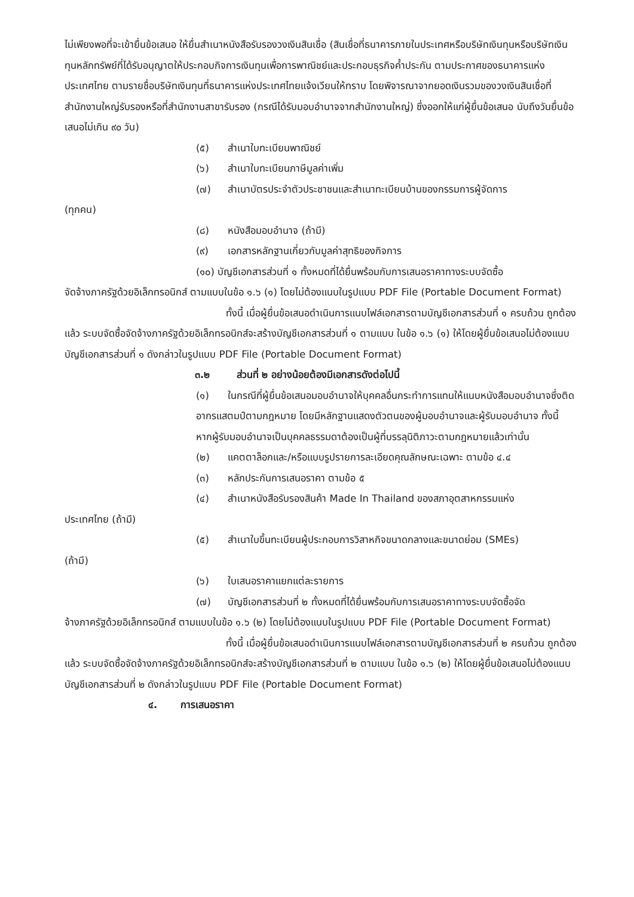ไม่เพียงพอที่จะเข้ายื่นข้อเสนอ ให้ยื่นสำเนาหนังสือรับรองวงเงินสินเชื่อ (สินเชื่อที่ธนาคารภายในประเทศหรือบริษัทเงินทุนหรือบริษัทเงินทุนหลักทรัพย์ที่ได้รับอนุญาตให้ประกอบกิจการเงินทุนเพื่อการพาณิชย์และประกอบธุรกิจค้ำประกัน ตามประกาศของธนาคารแห่งประเทศไทย ตามรายชื่อบริษัทเงินทุนที่ธนาคารแห่งประเทศไทยแจ้งเวียนให้ทราบ โดยพิจารณาจากยอดเงินรวมของวงเงินสินเชื่อที่สำนักงานใหญ่รับรองหรือที่สำนักงานสาขารับรอง (กรณีได้รับมอบอำนาจจากสำนักงานใหญ่) ซึ่งออกให้แก่ผู้ยื่นข้อเสนอ นับถึงวันยื่นข้อเสนอไม่เกิน ๙๐ วัน)
(๕) สำเนาใบทะเบียนพาณิชย์
(๖) สำเนาใบทะเบียนภาษีมูลค่าเพิ่ม
(๗) สำเนาบัตรประจำตัวประชาชนและสำเนาทะเบียนบ้านของกรรมการผู้จัดการ
(ทุกคน)
(๘) หนังสือมอบอำนาจ (ถ้ามี)
(๙) เอกสารหลักฐานเกี่ยวกับมูลค่าสุทธิของกิจการ
(๑๐) บัญชีเอกสารส่วนที่ ๑ ทั้งหมดที่ได้ยื่นพร้อมกับการเสนอราคาทางระบบจัดซื้อ
จัดจ้างภาครัฐด้วยอิเล็กทรอนิกส์ ตามแบบในข้อ ๑.๖ (๑) โดยไม่ต้องแนบในรูปแบบ PDF File (Portable Document Format)
ทั้งนี้ เมื่อผู้ยื่นข้อเสนอดำเนินการแนบไฟล์เอกสารตามบัญชีเอกสารส่วนที่ ๑ ครบถ้วน ถูกต้องแล้ว ระบบจัดซื้อจัดจ้างภาครัฐด้วยอิเล็กทรอนิกส์จะสร้างบัญชีเอกสารส่วนที่ ๑ ตามแบบ ในข้อ ๑.๖ (๑) ให้โดยผู้ยื่นข้อเสนอไม่ต้องแนบบัญชีเอกสารส่วนที่ ๑ ดังกล่าวในรูปแบบ PDF File (Portable Document Format)
๓.๒ ส่วนที่ ๒ อย่างน้อยต้องมีเอกสารดังต่อไปนี้
(๑) ในกรณีที่ผู้ยื่นข้อเสนอมอบอำนาจให้บุคคลอื่นกระทำการแทนให้แนบหนังสือมอบอำนาจซึ่งติดอากรแสตมป์ตามกฎหมาย โดยมีหลักฐานแสดงตัวตนของผู้มอบอำนาจและผู้รับมอบอำนาจ ทั้งนี้ หากผู้รับมอบอำนาจเป็นบุคคลธรรมดาต้องเป็นผู้ที่บรรลุนิติภาวะตามกฎหมายแล้วเท่านั้น
(๒) แคตตาล็อกและ/หรือแบบรูปรายการละเอียดคุณลักษณะเฉพาะ ตามข้อ ๔.๔
(๓) หลักประกันการเสนอราคา ตามข้อ ๕
(๔) สำเนาหนังสือรับรองสินค้า Made In Thailand ของสภาอุตสาหกรรมแห่ง
ประเทศไทย (ถ้ามี)
(๕) สำเนาใบขึ้นทะเบียนผู้ประกอบการวิสาหกิจขนาดกลางและขนาดย่อม (SMEs)
(ถ้ามี)
(๖) ใบเสนอราคาแยกแต่ละรายการ
(๗) บัญชีเอกสารส่วนที่ ๒ ทั้งหมดที่ได้ยื่นพร้อมกับการเสนอราคาทางระบบจัดซื้อจัด
จ้างภาครัฐด้วยอิเล็กทรอนิกส์ ตามแบบในข้อ ๑.๖ (๒) โดยไม่ต้องแนบในรูปแบบ PDF File (Portable Document Format)
ทั้งนี้ เมื่อผู้ยื่นข้อเสนอดำเนินการแนบไฟล์เอกสารตามบัญชีเอกสารส่วนที่ ๒ ครบถ้วน ถูกต้องแล้ว ระบบจัดซื้อจัดจ้างภาครัฐด้วยอิเล็กทรอนิกส์จะสร้างบัญชีเอกสารส่วนที่ ๒ ตามแบบ ในข้อ ๑.๖ (๒) ให้โดยผู้ยื่นข้อเสนอไม่ต้องแนบบัญชีเอกสารส่วนที่ ๒ ดังกล่าวในรูปแบบ PDF File (Portable Document Format)
๔. การเสนอราคา